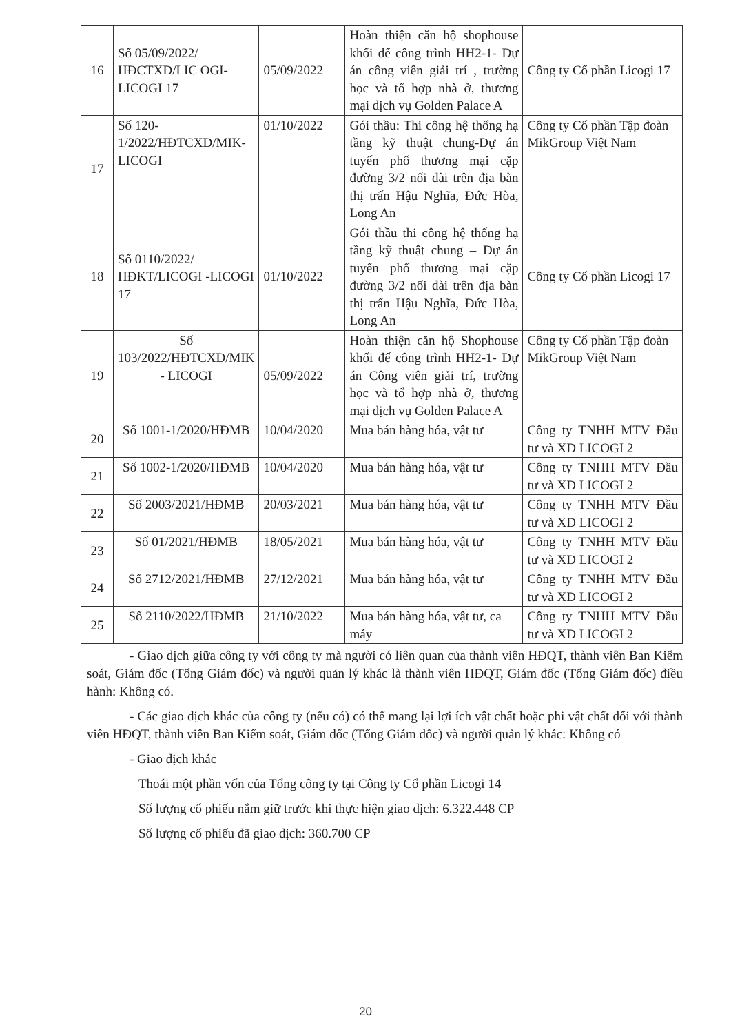| 16 | Số 05/09/2022/ HĐCTXD/LIC OGI-LICOGI 17 | 05/09/2022 | Hoàn thiện căn hộ shophouse khối đế công trình HH2-1- Dự án công viên giải trí , trường học và tổ hợp nhà ở, thương mại dịch vụ Golden Palace A | Công ty Cổ phần Licogi 17 |
| 17 | Số 120-1/2022/HĐTCXD/MIK-LICOGI | 01/10/2022 | Gói thầu: Thi công hệ thống hạ tầng kỹ thuật chung-Dự án tuyến phố thương mại cặp đường 3/2 nối dài trên địa bàn thị trấn Hậu Nghĩa, Đức Hòa, Long An | Công ty Cổ phần Tập đoàn MikGroup Việt Nam |
| 18 | Số 0110/2022/ HĐKT/LICOGI -LICOGI 17 | 01/10/2022 | Gói thầu thi công hệ thống hạ tầng kỹ thuật chung – Dự án tuyến phố thương mại cặp đường 3/2 nối dài trên địa bàn thị trấn Hậu Nghĩa, Đức Hòa, Long An | Công ty Cổ phần Licogi 17 |
| 19 | Số 103/2022/HĐTCXD/MIK - LICOGI | 05/09/2022 | Hoàn thiện căn hộ Shophouse khối đế công trình HH2-1- Dự án Công viên giải trí, trường học và tổ hợp nhà ở, thương mại dịch vụ Golden Palace A | Công ty Cổ phần Tập đoàn MikGroup Việt Nam |
| 20 | Số 1001-1/2020/HĐMB | 10/04/2020 | Mua bán hàng hóa, vật tư | Công ty TNHH MTV Đầu tư và XD LICOGI 2 |
| 21 | Số 1002-1/2020/HĐMB | 10/04/2020 | Mua bán hàng hóa, vật tư | Công ty TNHH MTV Đầu tư và XD LICOGI 2 |
| 22 | Số 2003/2021/HĐMB | 20/03/2021 | Mua bán hàng hóa, vật tư | Công ty TNHH MTV Đầu tư và XD LICOGI 2 |
| 23 | Số 01/2021/HĐMB | 18/05/2021 | Mua bán hàng hóa, vật tư | Công ty TNHH MTV Đầu tư và XD LICOGI 2 |
| 24 | Số 2712/2021/HĐMB | 27/12/2021 | Mua bán hàng hóa, vật tư | Công ty TNHH MTV Đầu tư và XD LICOGI 2 |
| 25 | Số 2110/2022/HĐMB | 21/10/2022 | Mua bán hàng hóa, vật tư, ca máy | Công ty TNHH MTV Đầu tư và XD LICOGI 2 |
- Giao dịch giữa công ty với công ty mà người có liên quan của thành viên HĐQT, thành viên Ban Kiểm soát, Giám đốc (Tổng Giám đốc) và người quản lý khác là thành viên HĐQT, Giám đốc (Tổng Giám đốc) điều hành: Không có.
- Các giao dịch khác của công ty (nếu có) có thể mang lại lợi ích vật chất hoặc phi vật chất đối với thành viên HĐQT, thành viên Ban Kiểm soát, Giám đốc (Tổng Giám đốc) và người quản lý khác: Không có
- Giao dịch khác
Thoái một phần vốn của Tổng công ty tại Công ty Cổ phần Licogi 14
Số lượng cổ phiếu nắm giữ trước khi thực hiện giao dịch: 6.322.448 CP
Số lượng cổ phiếu đã giao dịch: 360.700 CP
20